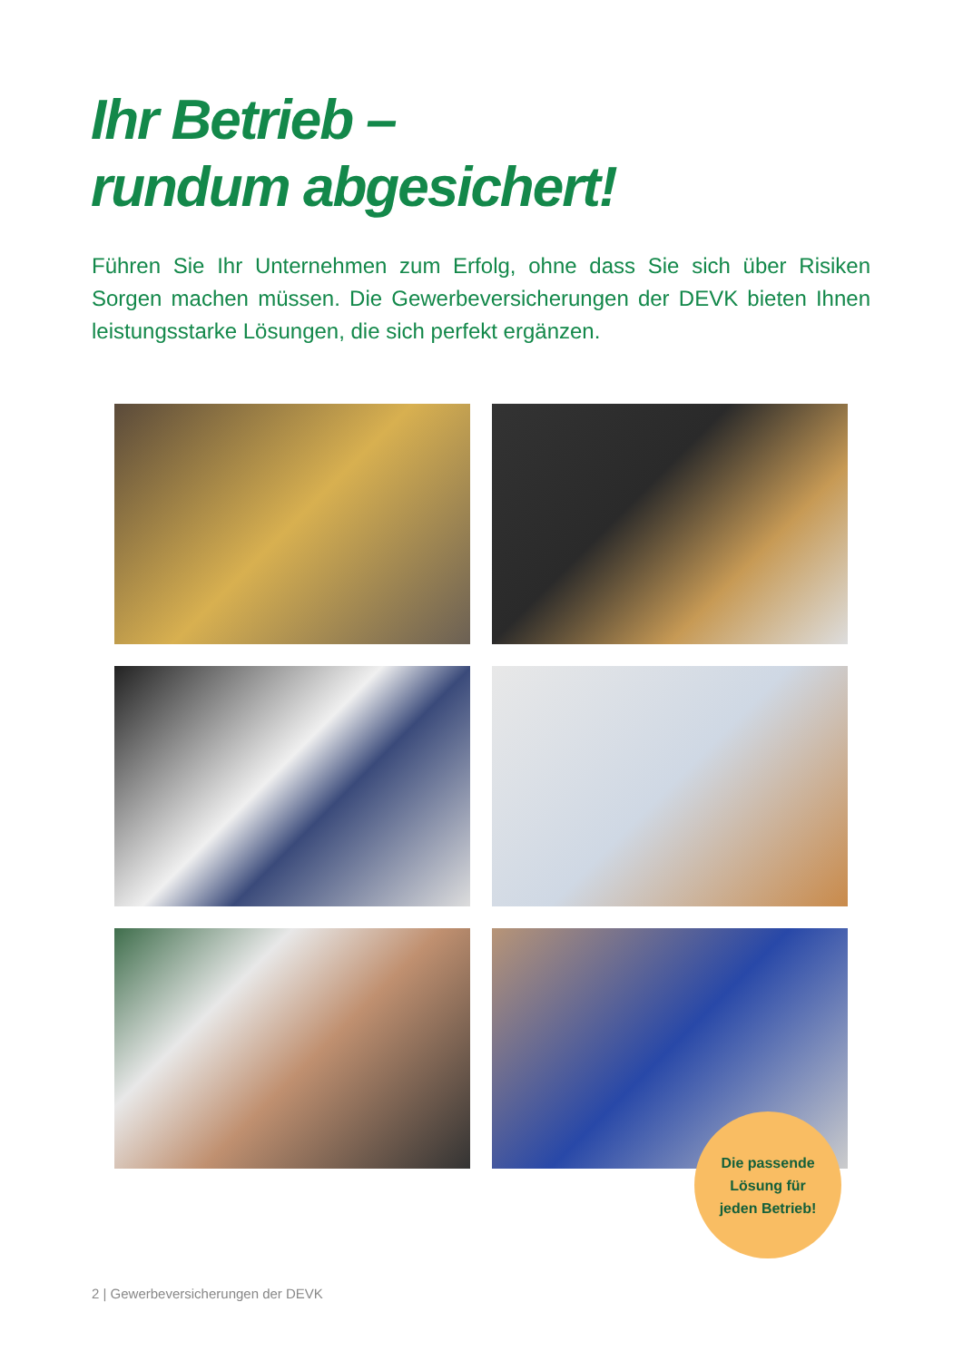Ihr Betrieb –
rundum abgesichert!
Führen Sie Ihr Unternehmen zum Erfolg, ohne dass Sie sich über Risiken Sorgen machen müssen. Die Gewerbeversicherungen der DEVK bieten Ihnen leistungsstarke Lösungen, die sich perfekt ergänzen.
Die passende
Lösung für
jeden Betrieb!
2 | Gewerbeversicherungen der DEVK